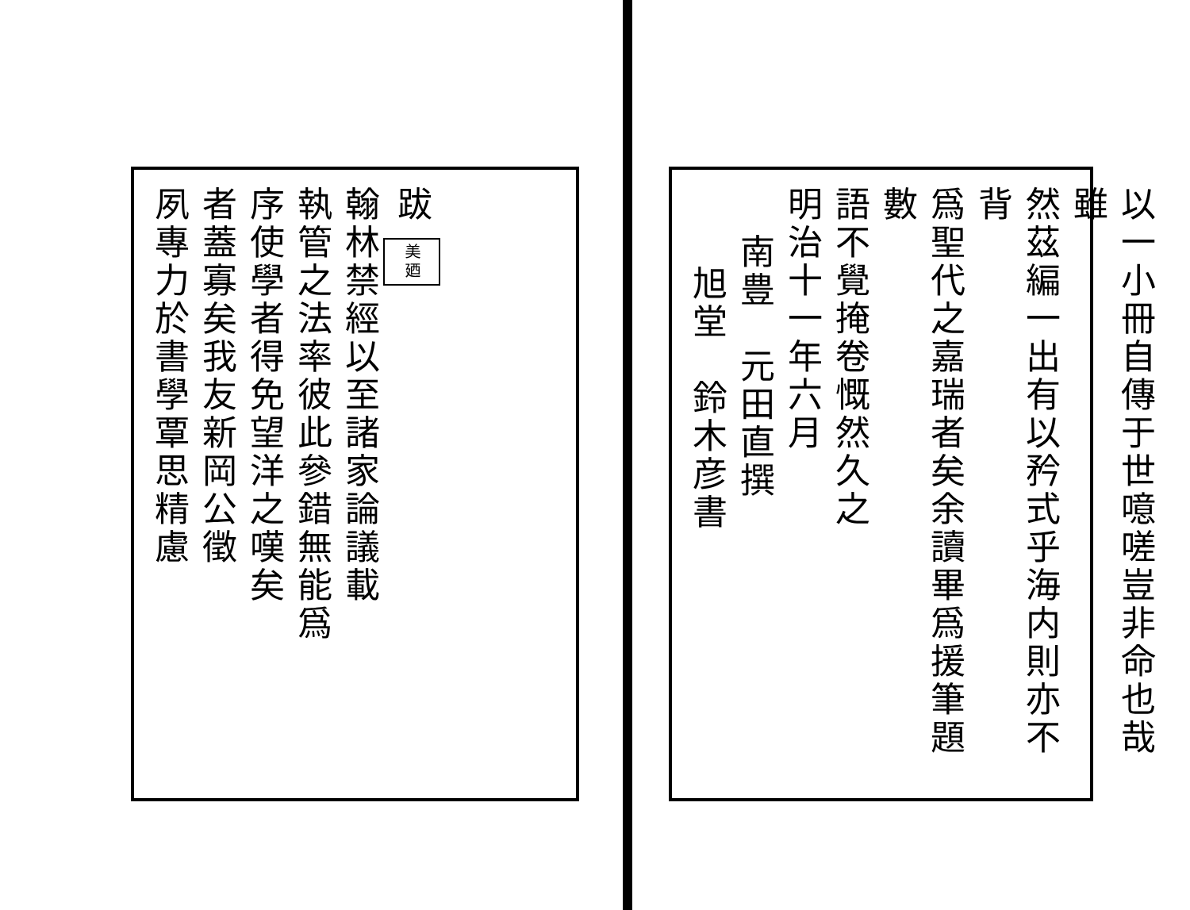以一小冊自傳于世噫嗟豈非命也哉雖
然茲編一出有以矜式乎海内則亦不背
爲聖代之嘉瑞者矣余讀畢爲援筆題數
語不覺掩卷慨然久之
明治十一年六月
南豊　元田直撰
旭堂　鈴木彦書
跋 美廼
翰林禁經以至諸家論議載
執管之法率彼此參錯無能爲
序使學者得免望洋之嘆矣
者蓋寡矣我友新岡公徵
夙專力於書學覃思精慮